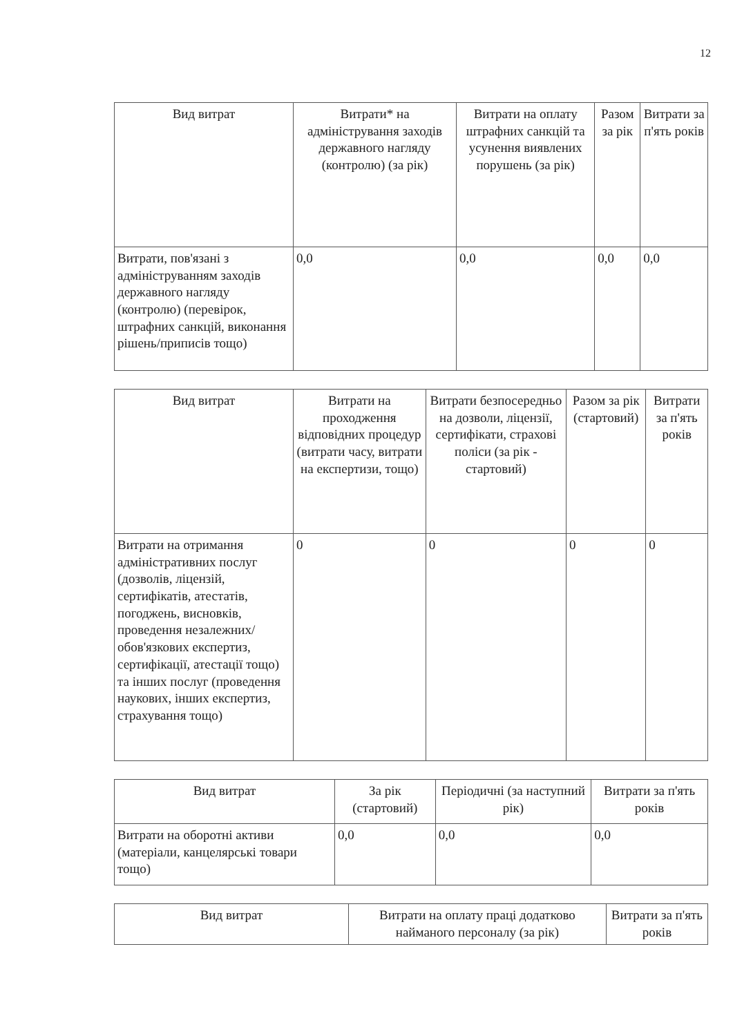12
| Вид витрат | Витрати* на адміністрування заходів державного нагляду (контролю) (за рік) | Витрати на оплату штрафних санкцій та усунення виявлених порушень (за рік) | Разом за рік | Витрати за п'ять років |
| --- | --- | --- | --- | --- |
| Витрати, пов'язані з адмініструванням заходів державного нагляду (контролю) (перевірок, штрафних санкцій, виконання рішень/приписів тощо) | 0,0 | 0,0 | 0,0 | 0,0 |
| Вид витрат | Витрати на проходження відповідних процедур (витрати часу, витрати на експертизи, тощо) | Витрати безпосередньо на дозволи, ліцензії, сертифікати, страхові поліси (за рік - стартовий) | Разом за рік (стартовий) | Витрати за п'ять років |
| --- | --- | --- | --- | --- |
| Витрати на отримання адміністративних послуг (дозволів, ліцензій, сертифікатів, атестатів, погоджень, висновків, проведення незалежних/обов'язкових експертиз, сертифікації, атестації тощо) та інших послуг (проведення наукових, інших експертиз, страхування тощо) | 0 | 0 | 0 | 0 |
| Вид витрат | За рік (стартовий) | Періодичні (за наступний рік) | Витрати за п'ять років |
| --- | --- | --- | --- |
| Витрати на оборотні активи (матеріали, канцелярські товари тощо) | 0,0 | 0,0 | 0,0 |
| Вид витрат | Витрати на оплату праці додатково найманого персоналу (за рік) | Витрати за п'ять років |
| --- | --- | --- |